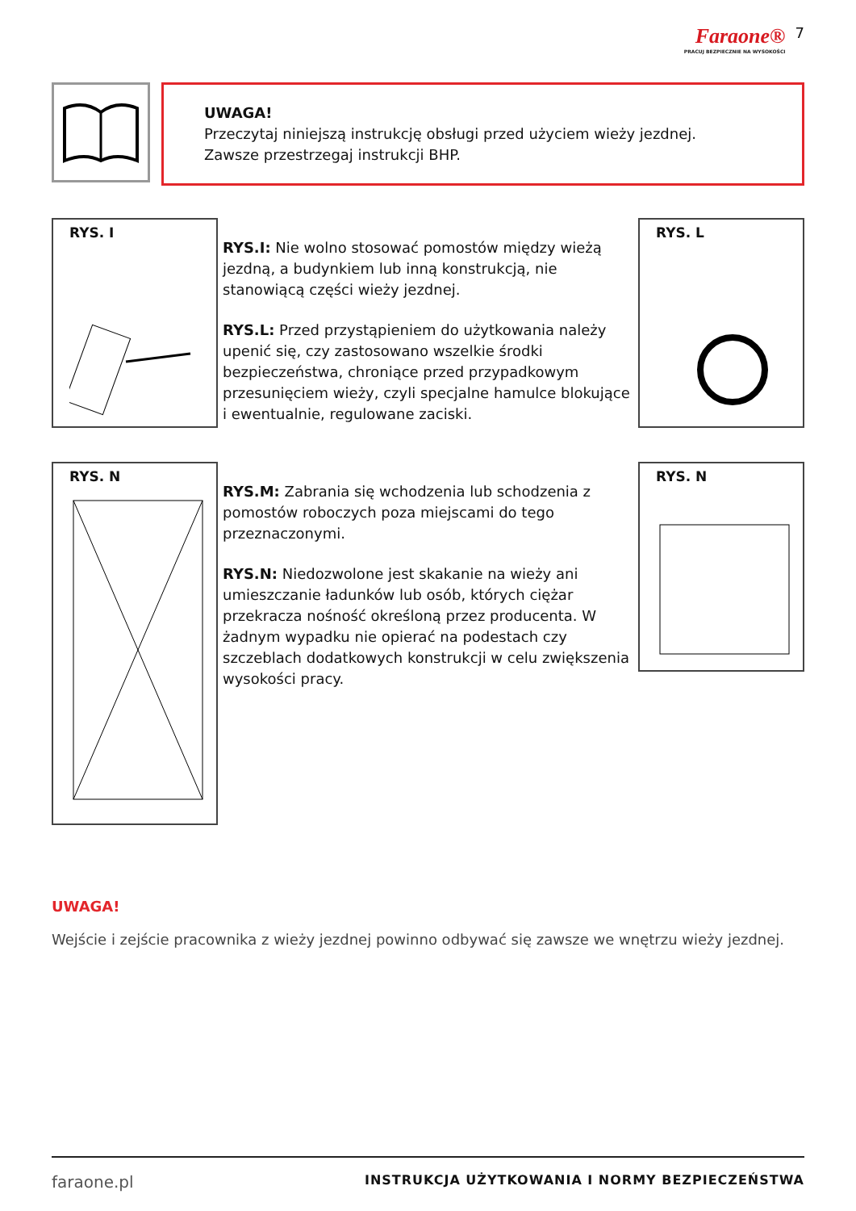Faraone®
PRACUJ BEZPIECZNIE NA WYSOKOŚCI
7
UWAGA!
Przeczytaj niniejszą instrukcję obsługi przed użyciem wieży jezdnej.
Zawsze przestrzegaj instrukcji BHP.
RYS. I
RYS.I: Nie wolno stosować pomostów między wieżą jezdną, a budynkiem lub inną konstrukcją, nie stanowiącą części wieży jezdnej.
RYS.L: Przed przystąpieniem do użytkowania należy upenić się, czy zastosowano wszelkie środki bezpieczeństwa, chroniące przed przypadkowym przesunięciem wieży, czyli specjalne hamulce blokujące i ewentualnie, regulowane zaciski.
RYS. L
RYS. N
RYS.M: Zabrania się wchodzenia lub schodzenia z pomostów roboczych poza miejscami do tego przeznaczonymi.
RYS.N: Niedozwolone jest skakanie na wieży ani umieszczanie ładunków lub osób, których ciężar przekracza nośność określoną przez producenta. W żadnym wypadku nie opierać na podestach czy szczeblach dodatkowych konstrukcji w celu zwiększenia wysokości pracy.
RYS. N
UWAGA!
Wejście i zejście pracownika z wieży jezdnej powinno odbywać się zawsze we wnętrzu wieży jezdnej.
faraone.pl INSTRUKCJA UŻYTKOWANIA I NORMY BEZPIECZEŃSTWA